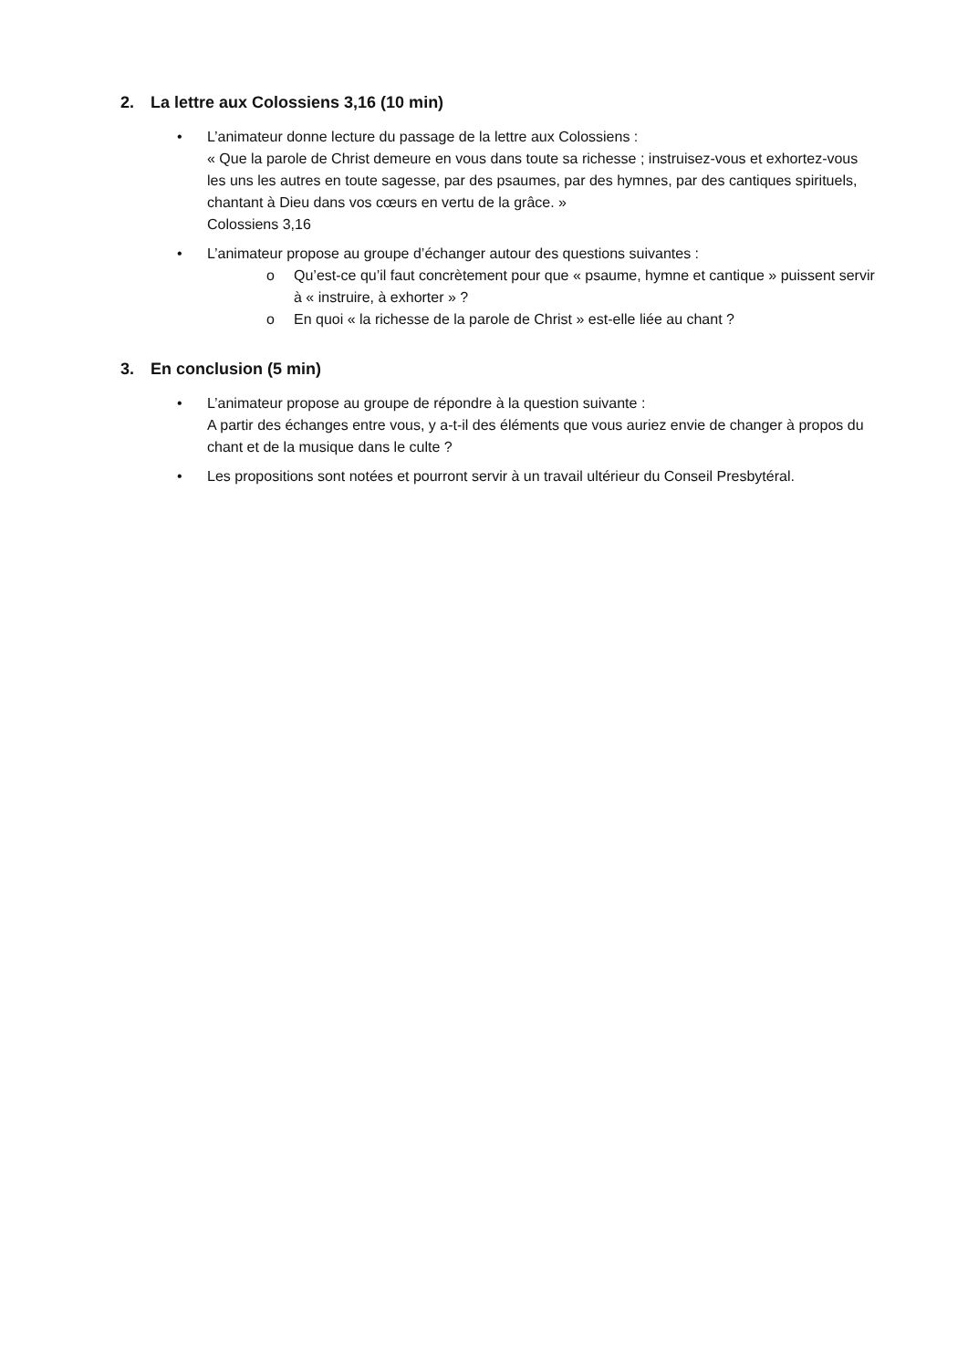2. La lettre aux Colossiens 3,16 (10 min)
• L’animateur donne lecture du passage de la lettre aux Colossiens :
« Que la parole de Christ demeure en vous dans toute sa richesse ; instruisez-vous et exhortez-vous les uns les autres en toute sagesse, par des psaumes, par des hymnes, par des cantiques spirituels, chantant à Dieu dans vos cœurs en vertu de la grâce. »
Colossiens 3,16
• L’animateur propose au groupe d’échanger autour des questions suivantes :
o Qu’est-ce qu’il faut concrètement pour que « psaume, hymne et cantique » puissent servir à « instruire, à exhorter » ?
o En quoi « la richesse de la parole de Christ » est-elle liée au chant ?
3. En conclusion (5 min)
• L’animateur propose au groupe de répondre à la question suivante :
A partir des échanges entre vous, y a-t-il des éléments que vous auriez envie de changer à propos du chant et de la musique dans le culte ?
• Les propositions sont notées et pourront servir à un travail ultérieur du Conseil Presbytéral.